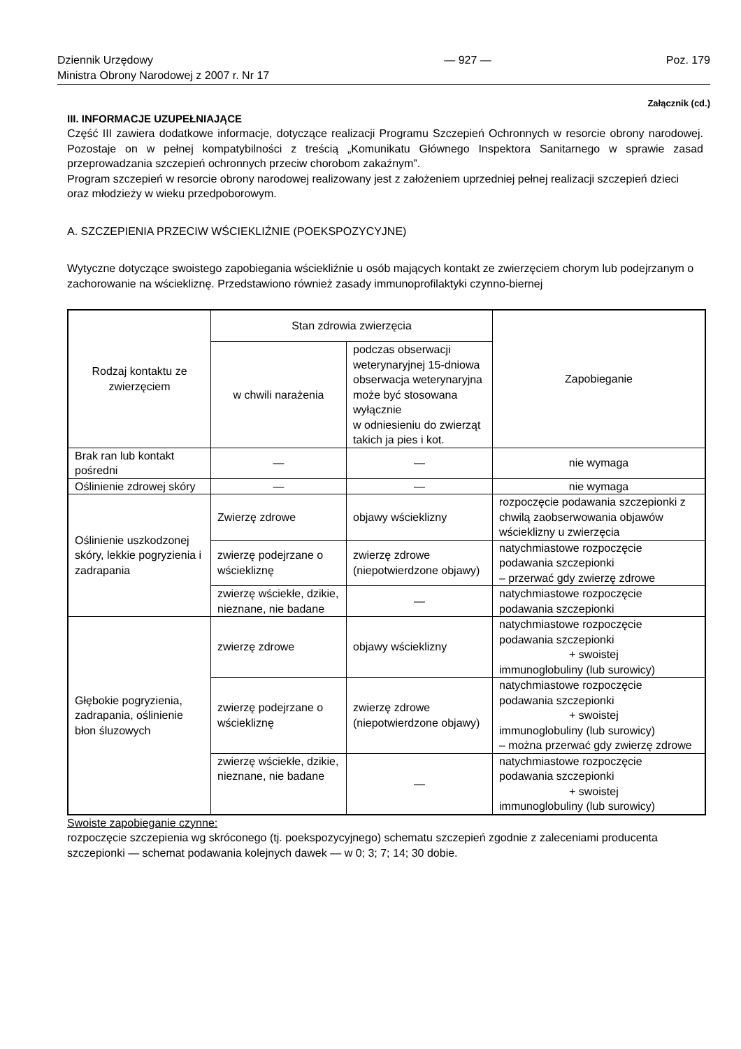Dziennik Urzędowy
Ministra Obrony Narodowej z 2007 r. Nr 17
— 927 — Poz. 179
Załącznik (cd.)
III. INFORMACJE UZUPEŁNIAJĄCE
Część III zawiera dodatkowe informacje, dotyczące realizacji Programu Szczepień Ochronnych w resorcie obrony narodowej. Pozostaje on w pełnej kompatybilności z treścią „Komunikatu Głównego Inspektora Sanitarnego w sprawie zasad przeprowadzania szczepień ochronnych przeciw chorobom zakaźnym”.
Program szczepień w resorcie obrony narodowej realizowany jest z założeniem uprzedniej pełnej realizacji szczepień dzieci oraz młodzieży w wieku przedpoborowym.
A. SZCZEPIENIA PRZECIW WŚCIEKLIŹNIE (POEKSPOZYCYJNE)
Wytyczne dotyczące swoistego zapobiegania wściekliźnie u osób mających kontakt ze zwierzęciem chorym lub podejrzanym o zachorowanie na wściekliznę. Przedstawiono również zasady immunoprofilaktyki czynno-biernej
| Rodzaj kontaktu ze zwierzęciem | Stan zdrowia zwierzęcia | | Zapobieganie |
| | w chwili narażenia | podczas obserwacji weterynaryjnej 15-dniowa obserwacja weterynaryjna może być stosowana wyłącznie w odniesieniu do zwierząt takich ja pies i kot. | |
| Brak ran lub kontakt pośredni | — | — | nie wymaga |
| Oślinienie zdrowej skóry | — | — | nie wymaga |
| Oślinienie uszkodzonej skóry, lekkie pogryzienia i zadrapania | Zwierzę zdrowe | objawy wścieklizny | rozpoczęcie podawania szczepionki z chwilą zaobserwowania objawów wścieklizny u zwierzęcia |
| | zwierzę podejrzane o wściekliznę | zwierzę zdrowe (niepotwierdzone objawy) | natychmiastowe rozpoczęcie podawania szczepionki – przerwać gdy zwierzę zdrowe |
| | zwierzę wściekłe, dzikie, nieznane, nie badane | — | natychmiastowe rozpoczęcie podawania szczepionki |
| Głębokie pogryzienia, zadrapania, oślinienie błon śluzowych | zwierzę zdrowe | objawy wścieklizny | natychmiastowe rozpoczęcie podawania szczepionki + swoistej immunoglobuliny (lub surowicy) |
| | zwierzę podejrzane o wściekliznę | zwierzę zdrowe (niepotwierdzone objawy) | natychmiastowe rozpoczęcie podawania szczepionki + swoistej immunoglobuliny (lub surowicy) – można przerwać gdy zwierzę zdrowe |
| | zwierzę wściekłe, dzikie, nieznane, nie badane | — | natychmiastowe rozpoczęcie podawania szczepionki + swoistej immunoglobuliny (lub surowicy) |
Swoiste zapobieganie czynne:
rozpoczęcie szczepienia wg skróconego (tj. poekspozycyjnego) schematu szczepień zgodnie z zaleceniami producenta szczepionki — schemat podawania kolejnych dawek — w 0; 3; 7; 14; 30 dobie.